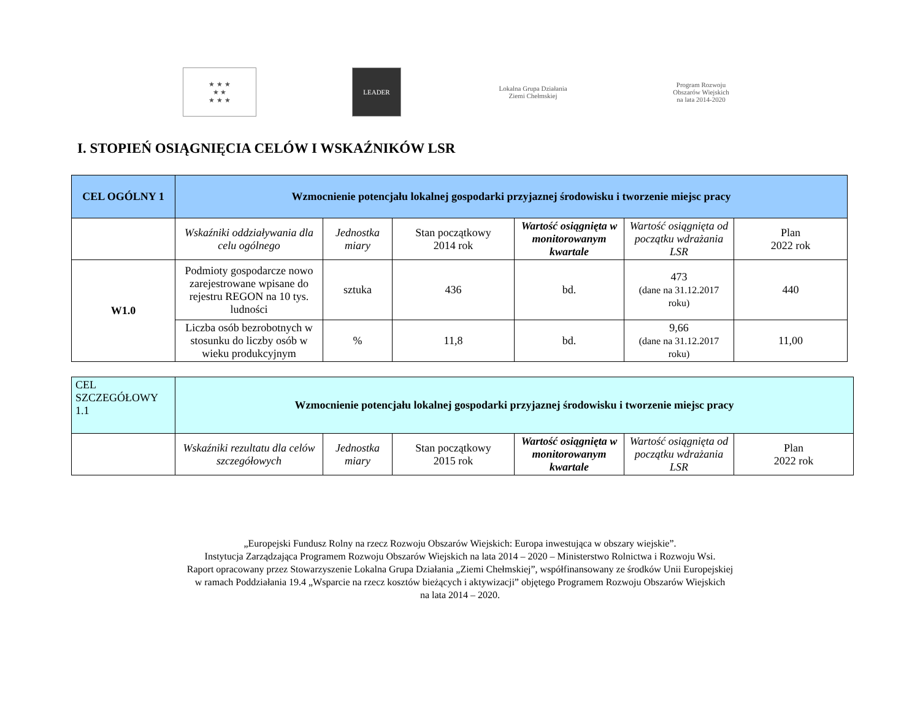★ ★ ★
★ ★
★ ★ ★
LEADER
Lokalna Grupa Działania
Ziemi Chełmskiej
Program Rozwoju Obszarów Wiejskich
na lata 2014-2020
I. STOPIEŃ OSIĄGNIĘCIA CELÓW I WSKAŹNIKÓW LSR
| CEL OGÓLNY 1 | Wzmocnienie potencjału lokalnej gospodarki przyjaznej środowisku i tworzenie miejsc pracy | | | | | |
| | Wskaźniki oddziaływania dla celu ogólnego | Jednostka miary | Stan początkowy 2014 rok | Wartość osiągnięta w monitorowanym kwartale | Wartość osiągnięta od początku wdrażania LSR | Plan 2022 rok |
| W1.0 | Podmioty gospodarcze nowo zarejestrowane wpisane do rejestru REGON na 10 tys. ludności | sztuka | 436 | bd. | 473 (dane na 31.12.2017 roku) | 440 |
| | Liczba osób bezrobotnych w stosunku do liczby osób w wieku produkcyjnym | % | 11,8 | bd. | 9,66 (dane na 31.12.2017 roku) | 11,00 |
| CEL SZCZEGÓŁOWY 1.1 | Wzmocnienie potencjału lokalnej gospodarki przyjaznej środowisku i tworzenie miejsc pracy | | | | | |
| | Wskaźniki rezultatu dla celów szczegółowych | Jednostka miary | Stan początkowy 2015 rok | Wartość osiągnięta w monitorowanym kwartale | Wartość osiągnięta od początku wdrażania LSR | Plan 2022 rok |
„Europejski Fundusz Rolny na rzecz Rozwoju Obszarów Wiejskich: Europa inwestująca w obszary wiejskie”.
Instytucja Zarządzająca Programem Rozwoju Obszarów Wiejskich na lata 2014 – 2020 – Ministerstwo Rolnictwa i Rozwoju Wsi.
Raport opracowany przez Stowarzyszenie Lokalna Grupa Działania „Ziemi Chełmskiej”, współfinansowany ze środków Unii Europejskiej
w ramach Poddziałania 19.4 „Wsparcie na rzecz kosztów bieżących i aktywizacji” objętego Programem Rozwoju Obszarów Wiejskich
na lata 2014 – 2020.